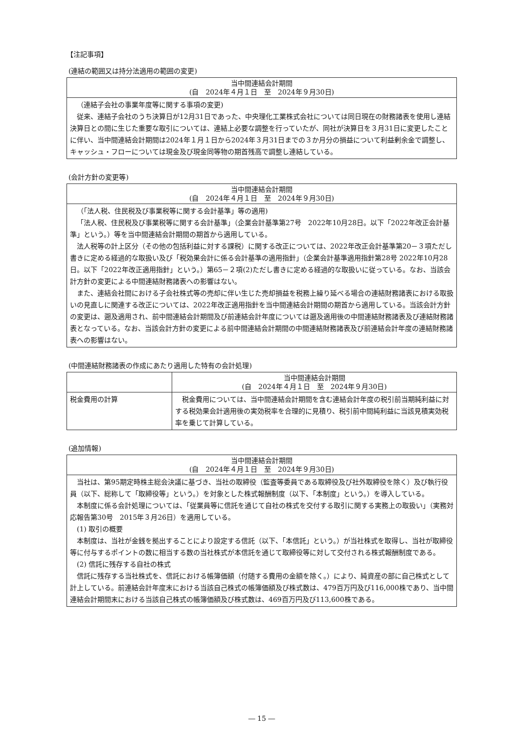【注記事項】
(連結の範囲又は持分法適用の範囲の変更)
| 当中間連結会計期間 (自 2024年４月１日 至 2024年９月30日) |
| --- |
| （連結子会社の事業年度等に関する事項の変更) 従来、連結子会社のうち決算日が12月31日であった、中央理化工業株式会社については同日現在の財務諸表を使用し連結決算日との間に生じた重要な取引については、連結上必要な調整を行っていたが、同社が決算日を３月31日に変更したことに伴い、当中間連結会計期間は2024年１月１日から2024年３月31日までの３か月分の損益について利益剰余金で調整し、キャッシュ・フローについては現金及び現金同等物の期首残高で調整し連結している。 |
(会計方針の変更等)
| 当中間連結会計期間 (自 2024年４月１日 至 2024年９月30日) |
| --- |
| （「法人税、住民税及び事業税等に関する会計基準」等の適用) 「法人税、住民税及び事業税等に関する会計基準」（企業会計基準第27号 2022年10月28日。以下「2022年改正会計基準」という。）等を当中間連結会計期間の期首から適用している。 法人税等の計上区分（その他の包括利益に対する課税）に関する改正については、2022年改正会計基準第20－３項ただし書きに定める経過的な取扱い及び「税効果会計に係る会計基準の適用指針」（企業会計基準適用指針第28号 2022年10月28日。以下「2022年改正適用指針」という。）第65－２項(2)ただし書きに定める経過的な取扱いに従っている。なお、当該会計方針の変更による中間連結財務諸表への影響はない。 また、連結会社間における子会社株式等の売却に伴い生じた売却損益を税務上繰り延べる場合の連結財務諸表における取扱いの見直しに関連する改正については、2022年改正適用指針を当中間連結会計期間の期首から適用している。当該会計方針の変更は、遡及適用され、前中間連結会計期間及び前連結会計年度については遡及適用後の中間連結財務諸表及び連結財務諸表となっている。なお、当該会計方針の変更による前中間連結会計期間の中間連結財務諸表及び前連結会計年度の連結財務諸表への影響はない。 |
(中間連結財務諸表の作成にあたり適用した特有の会計処理)
| | 当中間連結会計期間 (自 2024年４月１日 至 2024年９月30日) |
| --- | --- |
| 税金費用の計算 | 税金費用については、当中間連結会計期間を含む連結会計年度の税引前当期純利益に対する税効果会計適用後の実効税率を合理的に見積り、税引前中間純利益に当該見積実効税率を乗じて計算している。 |
(追加情報)
| 当中間連結会計期間 (自 2024年４月１日 至 2024年９月30日) |
| --- |
| 当社は、第95期定時株主総会決議に基づき、当社の取締役（監査等委員である取締役及び社外取締役を除く）及び執行役員（以下、総称して「取締役等」という。）を対象とした株式報酬制度（以下、「本制度」という。）を導入している。 本制度に係る会計処理については、「従業員等に信託を通じて自社の株式を交付する取引に関する実務上の取扱い」（実務対応報告第30号 2015年３月26日）を適用している。 (1) 取引の概要 本制度は、当社が金銭を拠出することにより設定する信託（以下、「本信託」という。）が当社株式を取得し、当社が取締役等に付与するポイントの数に相当する数の当社株式が本信託を通じて取締役等に対して交付される株式報酬制度である。 (2) 信託に残存する自社の株式 信託に残存する当社株式を、信託における帳簿価額（付随する費用の金額を除く。）により、純資産の部に自己株式として計上している。前連結会計年度末における当該自己株式の帳簿価額及び株式数は、479百万円及び116,000株であり、当中間連結会計期間末における当該自己株式の帳簿価額及び株式数は、469百万円及び113,600株である。 |
― 15 ―